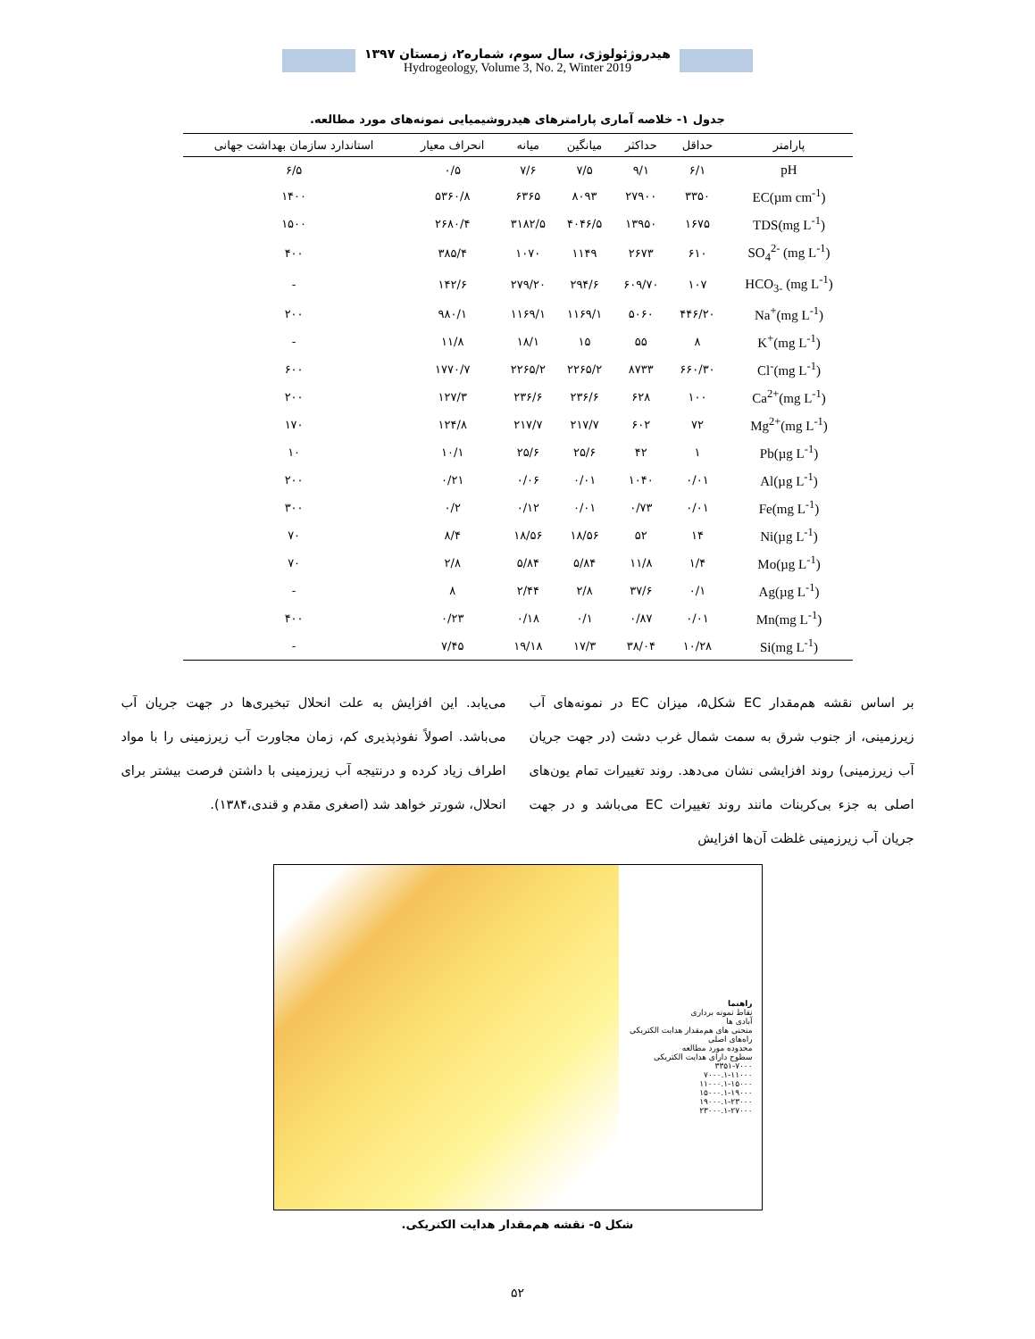هیدروژئولوژی، سال سوم، شماره۲، زمستان ۱۳۹۷
Hydrogeology, Volume 3, No. 2, Winter 2019
جدول ۱- خلاصه آماری پارامترهای هیدروشیمیایی نمونه‌های مورد مطالعه.
| پارامتر | حداقل | حداکثر | میانگین | میانه | انحراف معیار | استاندارد سازمان بهداشت جهانی |
| --- | --- | --- | --- | --- | --- | --- |
| pH | ۶/۱ | ۹/۱ | ۷/۵ | ۷/۶ | ۰/۵ | ۶/۵ |
| EC(µm cm<sup>-1</sup>) | ۳۳۵۰ | ۲۷۹۰۰ | ۸۰۹۳ | ۶۳۶۵ | ۵۳۶۰/۸ | ۱۴۰۰ |
| TDS(mg L<sup>-1</sup>) | ۱۶۷۵ | ۱۳۹۵۰ | ۴۰۴۶/۵ | ۳۱۸۲/۵ | ۲۶۸۰/۴ | ۱۵۰۰ |
| SO<sub>4</sub><sup>2-</sup> (mg L<sup>-1</sup>) | ۶۱۰ | ۲۶۷۳ | ۱۱۴۹ | ۱۰۷۰ | ۳۸۵/۴ | ۴۰۰ |
| HCO<sub>3-</sub> (mg L<sup>-1</sup>) | ۱۰۷ | ۶۰۹/۷۰ | ۲۹۴/۶ | ۲۷۹/۲۰ | ۱۴۲/۶ | - |
| Na<sup>+</sup>(mg L<sup>-1</sup>) | ۴۴۶/۲۰ | ۵۰۶۰ | ۱۱۶۹/۱ | ۱۱۶۹/۱ | ۹۸۰/۱ | ۲۰۰ |
| K<sup>+</sup>(mg L<sup>-1</sup>) | ۸ | ۵۵ | ۱۵ | ۱۸/۱ | ۱۱/۸ | - |
| Cl<sup>-</sup>(mg L<sup>-1</sup>) | ۶۶۰/۳۰ | ۸۷۳۳ | ۲۲۶۵/۲ | ۲۲۶۵/۲ | ۱۷۷۰/۷ | ۶۰۰ |
| Ca<sup>2+</sup>(mg L<sup>-1</sup>) | ۱۰۰ | ۶۲۸ | ۲۳۶/۶ | ۲۳۶/۶ | ۱۲۷/۳ | ۲۰۰ |
| Mg<sup>2+</sup>(mg L<sup>-1</sup>) | ۷۲ | ۶۰۲ | ۲۱۷/۷ | ۲۱۷/۷ | ۱۲۴/۸ | ۱۷۰ |
| Pb(µg L<sup>-1</sup>) | ۱ | ۴۲ | ۲۵/۶ | ۲۵/۶ | ۱۰/۱ | ۱۰ |
| Al(µg L<sup>-1</sup>) | ۰/۰۱ | ۱۰۴۰ | ۰/۰۱ | ۰/۰۶ | ۰/۲۱ | ۲۰۰ |
| Fe(mg L<sup>-1</sup>) | ۰/۰۱ | ۰/۷۳ | ۰/۰۱ | ۰/۱۲ | ۰/۲ | ۳۰۰ |
| Ni(µg L<sup>-1</sup>) | ۱۴ | ۵۲ | ۱۸/۵۶ | ۱۸/۵۶ | ۸/۴ | ۷۰ |
| Mo(µg L<sup>-1</sup>) | ۱/۴ | ۱۱/۸ | ۵/۸۴ | ۵/۸۴ | ۲/۸ | ۷۰ |
| Ag(µg L<sup>-1</sup>) | ۰/۱ | ۳۷/۶ | ۲/۸ | ۲/۴۴ | ۸ | - |
| Mn(mg L<sup>-1</sup>) | ۰/۰۱ | ۰/۸۷ | ۰/۱ | ۰/۱۸ | ۰/۲۳ | ۴۰۰ |
| Si(mg L<sup>-1</sup>) | ۱۰/۲۸ | ۳۸/۰۴ | ۱۷/۳ | ۱۹/۱۸ | ۷/۴۵ | - |
بر اساس نقشه هم‌مقدار EC شکل۵، میزان EC در نمونه‌های آب زیرزمینی، از جنوب شرق به سمت شمال غرب دشت (در جهت جریان آب زیرزمینی) روند افزایشی نشان می‌دهد. روند تغییرات تمام یون‌های اصلی به جزء بی‌کربنات مانند روند تغییرات EC می‌باشد و در جهت جریان آب زیرزمینی غلظت آن‌ها افزایش
می‌یابد. این افزایش به علت انحلال تبخیری‌ها در جهت جریان آب می‌باشد. اصولاً نفوذپذیری کم، زمان مجاورت آب زیرزمینی را با مواد اطراف زیاد کرده و درنتیجه آب زیرزمینی با داشتن فرصت بیشتر برای انحلال، شورتر خواهد شد (اصغری مقدم و قندی،۱۳۸۴).
راهنما
نقاط نمونه برداری
آبادی ها
منحنی های هم‌مقدار هدایت الکتریکی
راه‌های اصلی
محدوده مورد مطالعه
سطوح دارای هدایت الکتریکی
۳۳۵۱-۷۰۰۰
۷۰۰۰.۱-۱۱۰۰۰
۱۱۰۰۰.۱-۱۵۰۰۰
۱۵۰۰۰.۱-۱۹۰۰۰
۱۹۰۰۰.۱-۲۳۰۰۰
۲۳۰۰۰.۱-۲۷۰۰۰
شکل ۵- نقشه هم‌مقدار هدایت الکتریکی.
۵۲